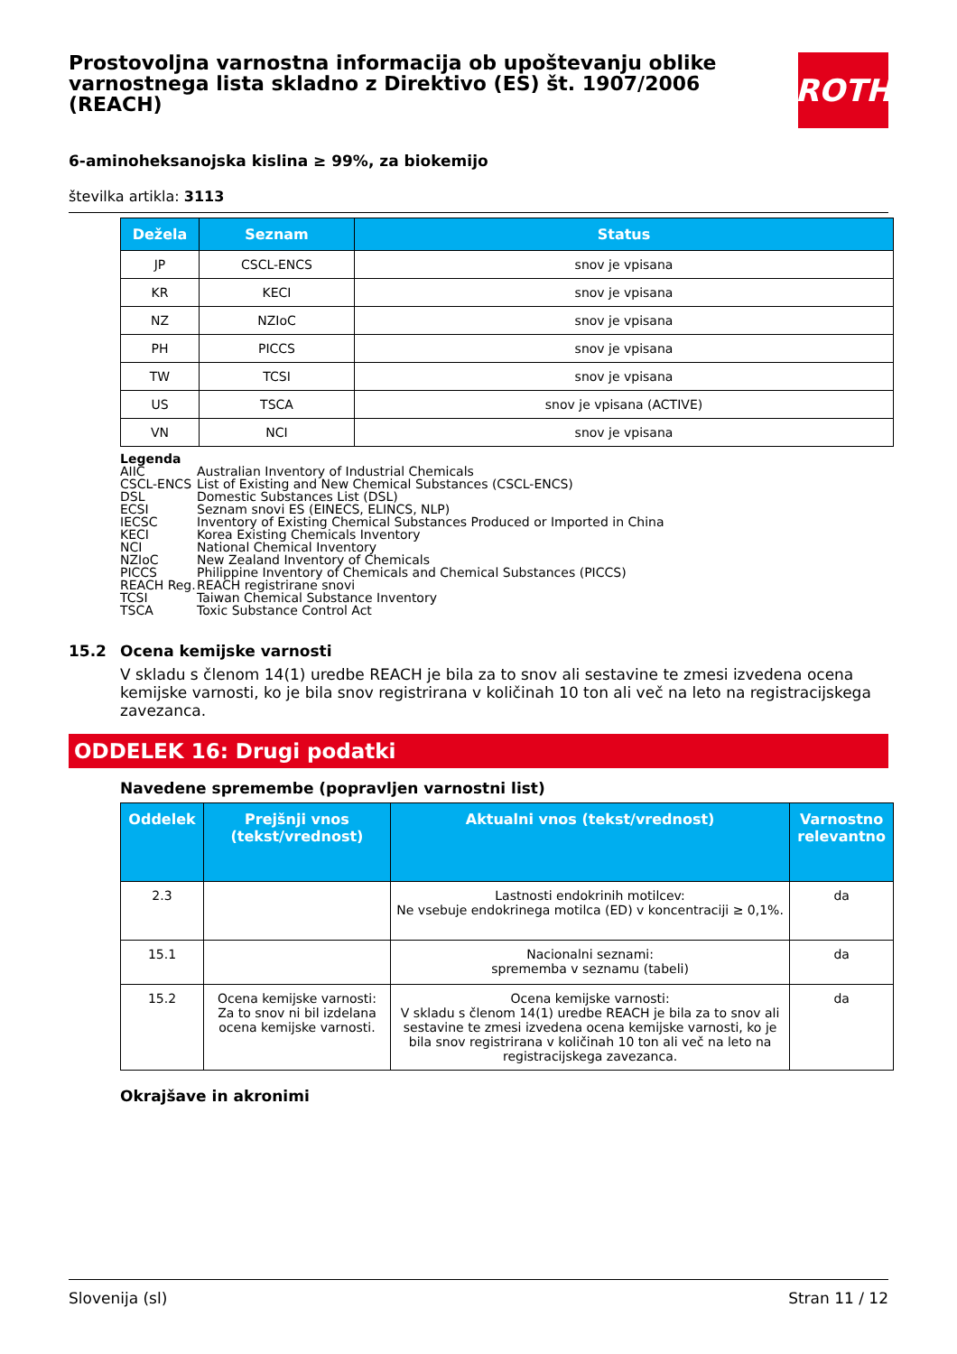Prostovoljna varnostna informacija ob upoštevanju oblike varnostnega lista skladno z Direktivo (ES) št. 1907/2006 (REACH)
ROTH
6-aminoheksanojska kislina ≥ 99%, za biokemijo
številka artikla: 3113
| Dežela | Seznam | Status |
| --- | --- | --- |
| JP | CSCL-ENCS | snov je vpisana |
| KR | KECI | snov je vpisana |
| NZ | NZIoC | snov je vpisana |
| PH | PICCS | snov je vpisana |
| TW | TCSI | snov je vpisana |
| US | TSCA | snov je vpisana (ACTIVE) |
| VN | NCI | snov je vpisana |
Legenda
AIIC Australian Inventory of Industrial Chemicals
CSCL-ENCS List of Existing and New Chemical Substances (CSCL-ENCS)
DSL Domestic Substances List (DSL)
ECSI Seznam snovi ES (EINECS, ELINCS, NLP)
IECSC Inventory of Existing Chemical Substances Produced or Imported in China
KECI Korea Existing Chemicals Inventory
NCI National Chemical Inventory
NZIoC New Zealand Inventory of Chemicals
PICCS Philippine Inventory of Chemicals and Chemical Substances (PICCS)
REACH Reg. REACH registrirane snovi
TCSI Taiwan Chemical Substance Inventory
TSCA Toxic Substance Control Act
15.2 Ocena kemijske varnosti
V skladu s členom 14(1) uredbe REACH je bila za to snov ali sestavine te zmesi izvedena ocena kemijske varnosti, ko je bila snov registrirana v količinah 10 ton ali več na leto na registracijskega zavezanca.
ODDELEK 16: Drugi podatki
Navedene spremembe (popravljen varnostni list)
| Oddelek | Prejšnji vnos (tekst/vrednost) | Aktualni vnos (tekst/vrednost) | Varnostno relevantno |
| --- | --- | --- | --- |
| 2.3 | | Lastnosti endokrinih motilcev: Ne vsebuje endokrinega motilca (ED) v koncentraciji ≥ 0,1%. | da |
| 15.1 | | Nacionalni seznami: sprememba v seznamu (tabeli) | da |
| 15.2 | Ocena kemijske varnosti: Za to snov ni bil izdelana ocena kemijske varnosti. | Ocena kemijske varnosti: V skladu s členom 14(1) uredbe REACH je bila za to snov ali sestavine te zmesi izvedena ocena kemijske varnosti, ko je bila snov registrirana v količinah 10 ton ali več na leto na registracijskega zavezanca. | da |
Okrajšave in akronimi
Slovenija (sl) Stran 11 / 12